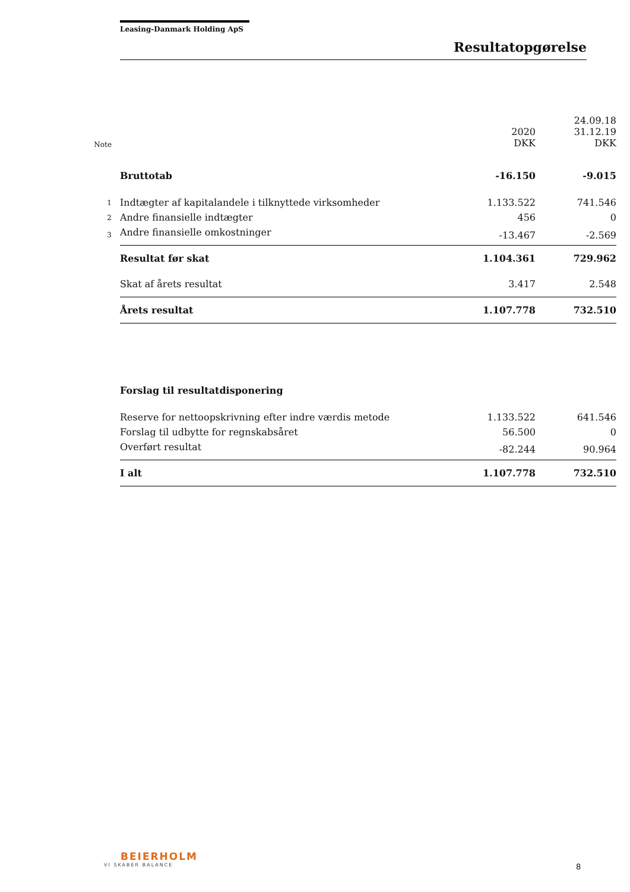Leasing-Danmark Holding ApS
Resultatopgørelse
| Note | | 2020 DKK | 24.09.18 31.12.19 DKK |
| --- | --- | --- | --- |
| | Bruttotab | -16.150 | -9.015 |
| 1 | Indtægter af kapitalandele i tilknyttede virksomheder | 1.133.522 | 741.546 |
| 2 | Andre finansielle indtægter | 456 | 0 |
| 3 | Andre finansielle omkostninger | -13.467 | -2.569 |
| | Resultat før skat | 1.104.361 | 729.962 |
| | Skat af årets resultat | 3.417 | 2.548 |
| | Årets resultat | 1.107.778 | 732.510 |
| | Forslag til resultatdisponering | | |
| | Reserve for nettoopskrivning efter indre værdis metode | 1.133.522 | 641.546 |
| | Forslag til udbytte for regnskabsåret | 56.500 | 0 |
| | Overført resultat | -82.244 | 90.964 |
| | I alt | 1.107.778 | 732.510 |
BEIERHOLM
VI SKABER BALANCE
8